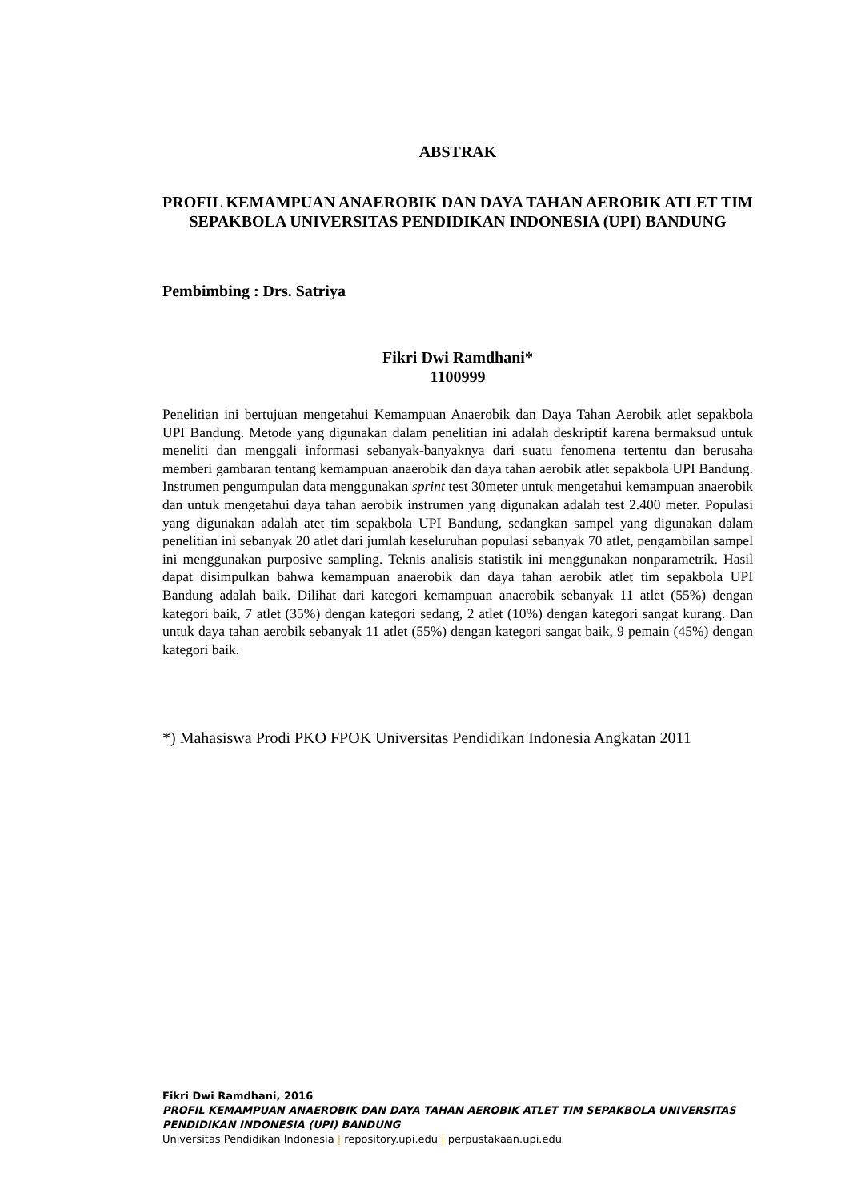ABSTRAK
PROFIL KEMAMPUAN ANAEROBIK DAN DAYA TAHAN AEROBIK ATLET TIM SEPAKBOLA UNIVERSITAS PENDIDIKAN INDONESIA (UPI) BANDUNG
Pembimbing : Drs. Satriya
Fikri Dwi Ramdhani*
1100999
Penelitian ini bertujuan mengetahui Kemampuan Anaerobik dan Daya Tahan Aerobik atlet sepakbola UPI Bandung. Metode yang digunakan dalam penelitian ini adalah deskriptif karena bermaksud untuk meneliti dan menggali informasi sebanyak-banyaknya dari suatu fenomena tertentu dan berusaha memberi gambaran tentang kemampuan anaerobik dan daya tahan aerobik atlet sepakbola UPI Bandung. Instrumen pengumpulan data menggunakan sprint test 30meter untuk mengetahui kemampuan anaerobik dan untuk mengetahui daya tahan aerobik instrumen yang digunakan adalah test 2.400 meter. Populasi yang digunakan adalah atet tim sepakbola UPI Bandung, sedangkan sampel yang digunakan dalam penelitian ini sebanyak 20 atlet dari jumlah keseluruhan populasi sebanyak 70 atlet, pengambilan sampel ini menggunakan purposive sampling. Teknis analisis statistik ini menggunakan nonparametrik. Hasil dapat disimpulkan bahwa kemampuan anaerobik dan daya tahan aerobik atlet tim sepakbola UPI Bandung adalah baik. Dilihat dari kategori kemampuan anaerobik sebanyak 11 atlet (55%) dengan kategori baik, 7 atlet (35%) dengan kategori sedang, 2 atlet (10%) dengan kategori sangat kurang. Dan untuk daya tahan aerobik sebanyak 11 atlet (55%) dengan kategori sangat baik, 9 pemain (45%) dengan kategori baik.
*) Mahasiswa Prodi PKO FPOK Universitas Pendidikan Indonesia Angkatan 2011
Fikri Dwi Ramdhani, 2016
PROFIL KEMAMPUAN ANAEROBIK DAN DAYA TAHAN AEROBIK ATLET TIM SEPAKBOLA UNIVERSITAS PENDIDIKAN INDONESIA (UPI) BANDUNG
Universitas Pendidikan Indonesia | repository.upi.edu | perpustakaan.upi.edu